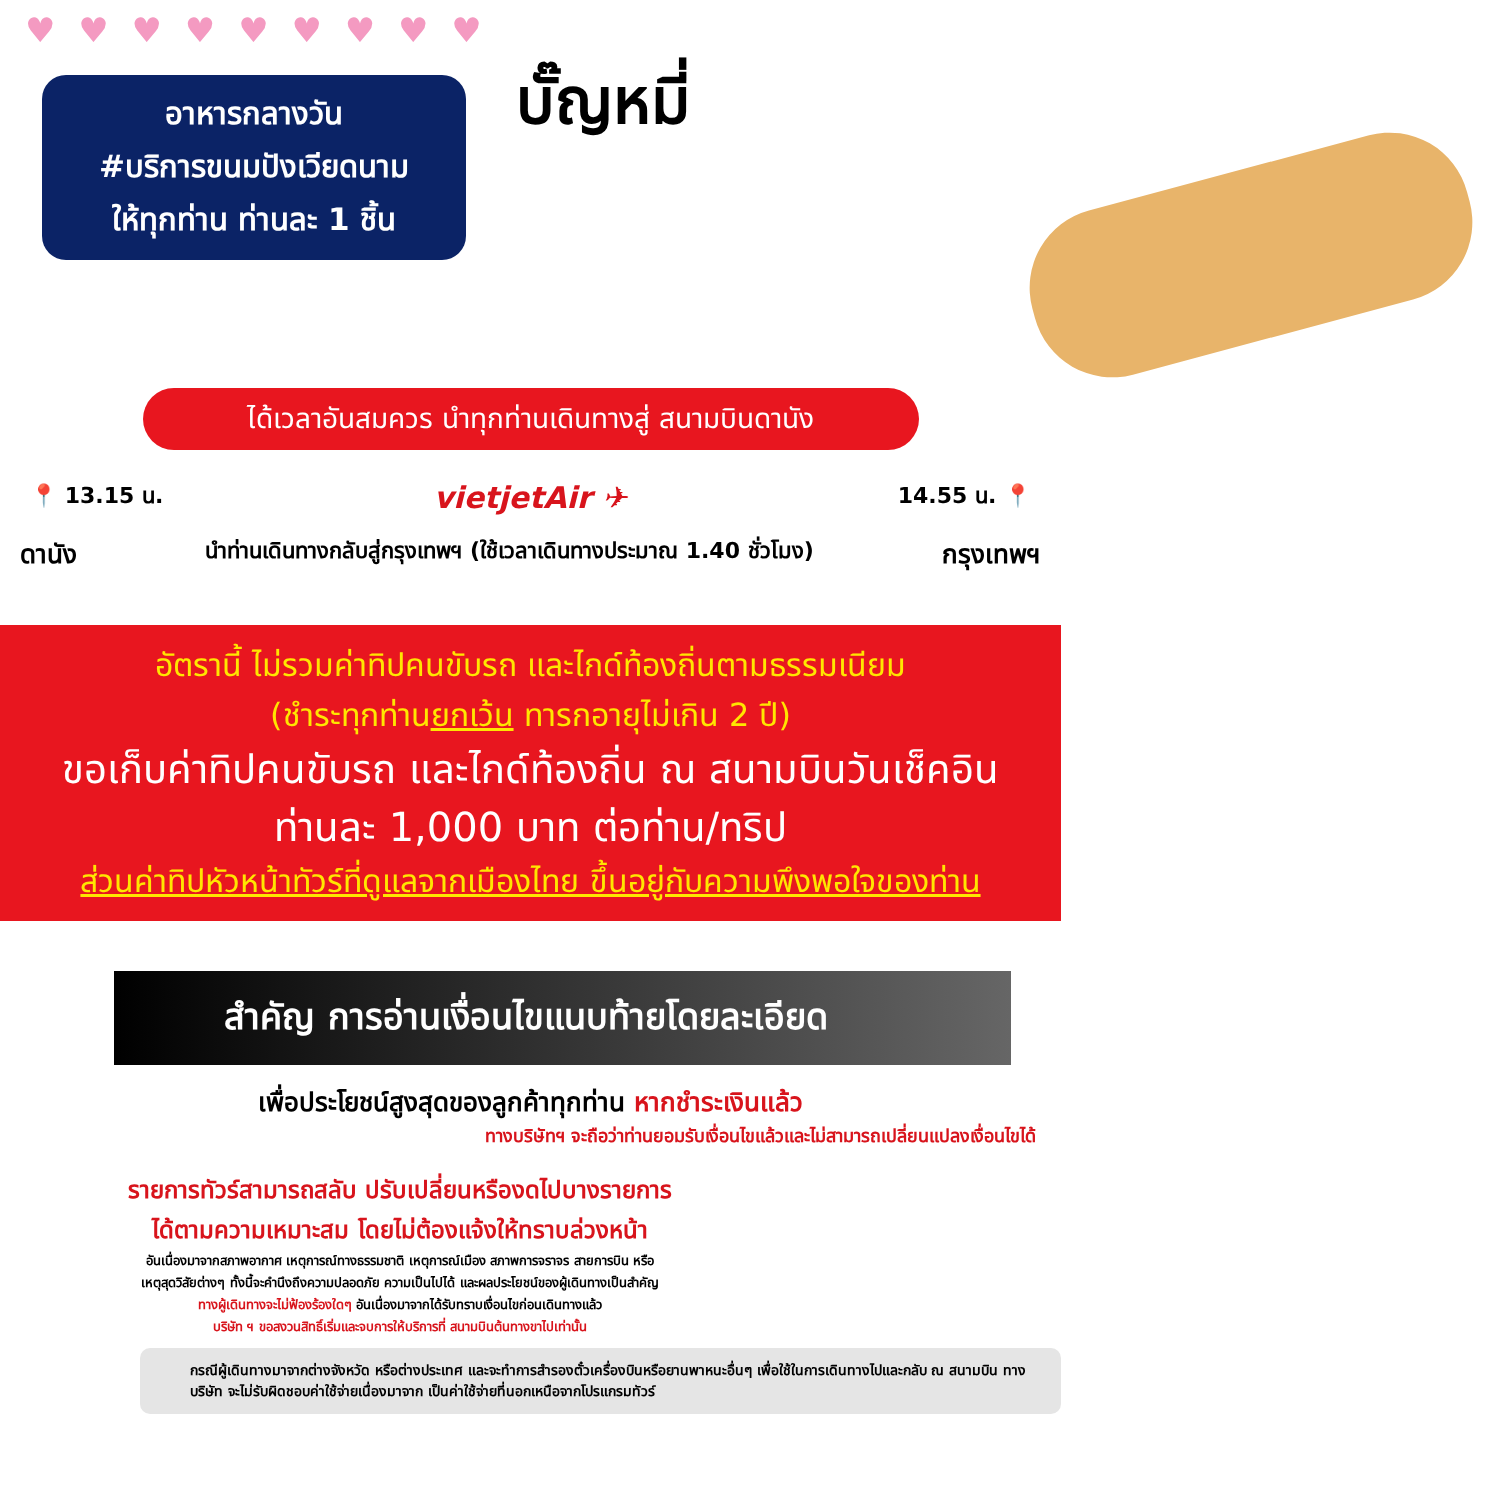♥ ♥ ♥ ♥ ♥ ♥ ♥ ♥ ♥
อาหารกลางวัน
#บริการขนมปังเวียดนาม
ให้ทุกท่าน ท่านละ 1 ชิ้น
บั๊ญหมี่
ได้เวลาอันสมควร นำทุกท่านเดินทางสู่ สนามบินดานัง
📍 13.15 น. vietjetAir ✈ 14.55 น. 📍
ดานัง นำท่านเดินทางกลับสู่กรุงเทพฯ (ใช้เวลาเดินทางประมาณ 1.40 ชั่วโมง) กรุงเทพฯ
อัตรานี้ ไม่รวมค่าทิปคนขับรถ และไกด์ท้องถิ่นตามธรรมเนียม
(ชำระทุกท่านยกเว้น ทารกอายุไม่เกิน 2 ปี)
ขอเก็บค่าทิปคนขับรถ และไกด์ท้องถิ่น ณ สนามบินวันเช็คอิน
ท่านละ 1,000 บาท ต่อท่าน/ทริป
ส่วนค่าทิปหัวหน้าทัวร์ที่ดูแลจากเมืองไทย ขึ้นอยู่กับความพึงพอใจของท่าน
สำคัญ การอ่านเงื่อนไขแนบท้ายโดยละเอียด
เพื่อประโยชน์สูงสุดของลูกค้าทุกท่าน หากชำระเงินแล้ว
ทางบริษัทฯ จะถือว่าท่านยอมรับเงื่อนไขแล้วและไม่สามารถเปลี่ยนแปลงเงื่อนไขได้
รายการทัวร์สามารถสลับ ปรับเปลี่ยนหรืองดไปบางรายการ
ได้ตามความเหมาะสม โดยไม่ต้องแจ้งให้ทราบล่วงหน้า
อันเนื่องมาจากสภาพอากาศ เหตุการณ์ทางธรรมชาติ เหตุการณ์เมือง สภาพการจราจร สายการบิน หรือ
เหตุสุดวิสัยต่างๆ ทั้งนี้จะคำนึงถึงความปลอดภัย ความเป็นไปได้ และผลประโยชน์ของผู้เดินทางเป็นสำคัญ
ทางผู้เดินทางจะไม่ฟ้องร้องใดๆ อันเนื่องมาจากได้รับทราบเงื่อนไขก่อนเดินทางแล้ว
บริษัท ฯ ขอสงวนสิทธิ์เริ่มและจบการให้บริการที่ สนามบินต้นทางขาไปเท่านั้น
กรณีผู้เดินทางมาจากต่างจังหวัด หรือต่างประเทศ และจะทำการสำรองตั๋วเครื่องบินหรือยานพาหนะอื่นๆ เพื่อใช้ในการเดินทางไปและกลับ ณ สนามบิน ทางบริษัท จะไม่รับผิดชอบค่าใช้จ่ายเนื่องมาจาก เป็นค่าใช้จ่ายที่นอกเหนือจากโปรแกรมทัวร์